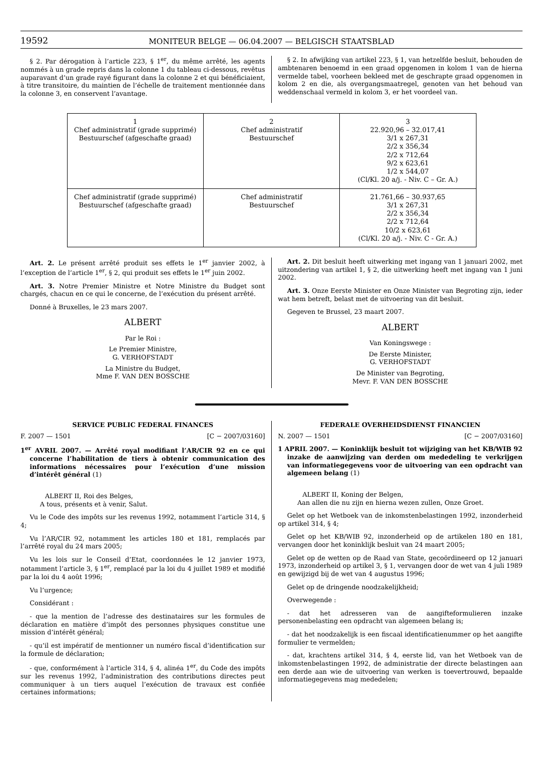19592 MONITEUR BELGE — 06.04.2007 — BELGISCH STAATSBLAD
§ 2. Par dérogation à l’article 223, § 1<sup>er</sup>, du même arrêté, les agents nommés à un grade repris dans la colonne 1 du tableau ci-dessous, revêtus auparavant d’un grade rayé figurant dans la colonne 2 et qui bénéficiaient, à titre transitoire, du maintien de l’échelle de traitement mentionnée dans la colonne 3, en conservent l’avantage.
§ 2. In afwijking van artikel 223, § 1, van hetzelfde besluit, behouden de ambtenaren benoemd in een graad opgenomen in kolom 1 van de hierna vermelde tabel, voorheen bekleed met de geschrapte graad opgenomen in kolom 2 en die, als overgangsmaatregel, genoten van het behoud van weddenschaal vermeld in kolom 3, er het voordeel van.
| 1 Chef administratif (grade supprimé) Bestuurschef (afgeschafte graad) | 2 Chef administratif Bestuurschef | 3 22.920,96 – 32.017,41 3/1 x 267,31 2/2 x 356,34 2/2 x 712,64 9/2 x 623,61 1/2 x 544,07 (Cl/Kl. 20 a/j. - Niv. C – Gr. A.) |
| Chef administratif (grade supprimé) Bestuurschef (afgeschafte graad) | Chef administratif Bestuurschef | 21.761,66 – 30.937,65 3/1 x 267,31 2/2 x 356,34 2/2 x 712,64 10/2 x 623,61 (Cl/Kl. 20 a/j. - Niv. C - Gr. A.) |
Art. 2. Le présent arrêté produit ses effets le 1<sup>er</sup> janvier 2002, à l’exception de l’article 1<sup>er</sup>, § 2, qui produit ses effets le 1<sup>er</sup> juin 2002.
Art. 3. Notre Premier Ministre et Notre Ministre du Budget sont chargés, chacun en ce qui le concerne, de l’exécution du présent arrêté.
Donné à Bruxelles, le 23 mars 2007.
ALBERT
Par le Roi :
Le Premier Ministre,
G. VERHOFSTADT
La Ministre du Budget,
Mme F. VAN DEN BOSSCHE
Art. 2. Dit besluit heeft uitwerking met ingang van 1 januari 2002, met uitzondering van artikel 1, § 2, die uitwerking heeft met ingang van 1 juni 2002.
Art. 3. Onze Eerste Minister en Onze Minister van Begroting zijn, ieder wat hem betreft, belast met de uitvoering van dit besluit.
Gegeven te Brussel, 23 maart 2007.
ALBERT
Van Koningswege :
De Eerste Minister,
G. VERHOFSTADT
De Minister van Begroting,
Mevr. F. VAN DEN BOSSCHE
SERVICE PUBLIC FEDERAL FINANCES
F. 2007 — 1501 [C − 2007/03160]
1<sup>er</sup> AVRIL 2007. — Arrêté royal modifiant l’AR/CIR 92 en ce qui concerne l’habilitation de tiers à obtenir communication des informations nécessaires pour l’exécution d’une mission d’intérêt général (1)
ALBERT II, Roi des Belges,
A tous, présents et à venir, Salut.
Vu le Code des impôts sur les revenus 1992, notamment l’article 314, § 4;
Vu l’AR/CIR 92, notamment les articles 180 et 181, remplacés par l’arrêté royal du 24 mars 2005;
Vu les lois sur le Conseil d’Etat, coordonnées le 12 janvier 1973, notamment l’article 3, § 1<sup>er</sup>, remplacé par la loi du 4 juillet 1989 et modifié par la loi du 4 août 1996;
Vu l’urgence;
Considérant :
- que la mention de l’adresse des destinataires sur les formules de déclaration en matière d’impôt des personnes physiques constitue une mission d’intérêt général;
- qu’il est impératif de mentionner un numéro fiscal d’identification sur la formule de déclaration;
- que, conformément à l’article 314, § 4, alinéa 1<sup>er</sup>, du Code des impôts sur les revenus 1992, l’administration des contributions directes peut communiquer à un tiers auquel l’exécution de travaux est confiée certaines informations;
FEDERALE OVERHEIDSDIENST FINANCIEN
N. 2007 — 1501 [C − 2007/03160]
1 APRIL 2007. — Koninklijk besluit tot wijziging van het KB/WIB 92 inzake de aanwijzing van derden om mededeling te verkrijgen van informatiegegevens voor de uitvoering van een opdracht van algemeen belang (1)
ALBERT II, Koning der Belgen,
Aan allen die nu zijn en hierna wezen zullen, Onze Groet.
Gelet op het Wetboek van de inkomstenbelastingen 1992, inzonderheid op artikel 314, § 4;
Gelet op het KB/WIB 92, inzonderheid op de artikelen 180 en 181, vervangen door het koninklijk besluit van 24 maart 2005;
Gelet op de wetten op de Raad van State, gecoördineerd op 12 januari 1973, inzonderheid op artikel 3, § 1, vervangen door de wet van 4 juli 1989 en gewijzigd bij de wet van 4 augustus 1996;
Gelet op de dringende noodzakelijkheid;
Overwegende :
- dat het adresseren van de aangifteformulieren inzake personenbelasting een opdracht van algemeen belang is;
- dat het noodzakelijk is een fiscaal identificatienummer op het aangifte formulier te vermelden;
- dat, krachtens artikel 314, § 4, eerste lid, van het Wetboek van de inkomstenbelastingen 1992, de administratie der directe belastingen aan een derde aan wie de uitvoering van werken is toevertrouwd, bepaalde informatiegegevens mag mededelen;